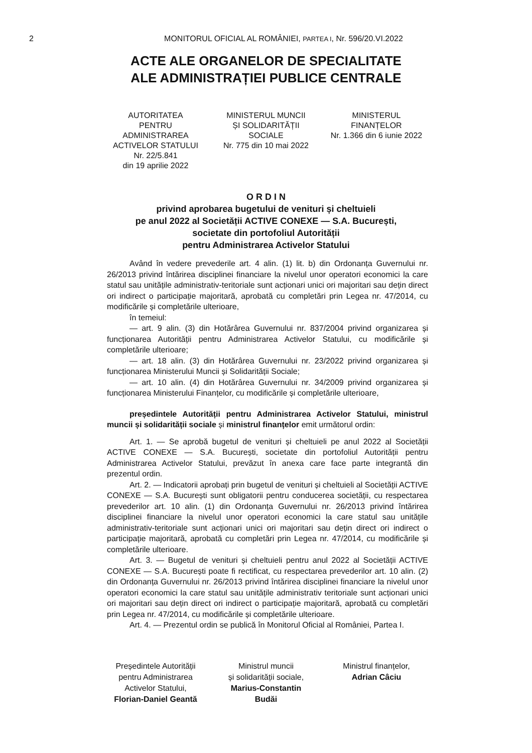2
MONITORUL OFICIAL AL ROMÂNIEI, PARTEA I, Nr. 596/20.VI.2022
ACTE ALE ORGANELOR DE SPECIALITATE
ALE ADMINISTRAȚIEI PUBLICE CENTRALE
AUTORITATEA
PENTRU
ADMINISTRAREA
ACTIVELOR STATULUI
Nr. 22/5.841
din 19 aprilie 2022
MINISTERUL MUNCII
ȘI SOLIDARITĂȚII
SOCIALE
Nr. 775 din 10 mai 2022
MINISTERUL
FINANȚELOR
Nr. 1.366 din 6 iunie 2022
O R D I N
privind aprobarea bugetului de venituri și cheltuieli
pe anul 2022 al Societății ACTIVE CONEXE — S.A. București,
societate din portofoliul Autorității
pentru Administrarea Activelor Statului
Având în vedere prevederile art. 4 alin. (1) lit. b) din Ordonanța Guvernului nr. 26/2013 privind întărirea disciplinei financiare la nivelul unor operatori economici la care statul sau unitățile administrativ-teritoriale sunt acționari unici ori majoritari sau dețin direct ori indirect o participație majoritară, aprobată cu completări prin Legea nr. 47/2014, cu modificările și completările ulterioare,
în temeiul:
— art. 9 alin. (3) din Hotărârea Guvernului nr. 837/2004 privind organizarea și funcționarea Autorității pentru Administrarea Activelor Statului, cu modificările și completările ulterioare;
— art. 18 alin. (3) din Hotărârea Guvernului nr. 23/2022 privind organizarea și funcționarea Ministerului Muncii și Solidarității Sociale;
— art. 10 alin. (4) din Hotărârea Guvernului nr. 34/2009 privind organizarea și funcționarea Ministerului Finanțelor, cu modificările și completările ulterioare,
președintele Autorității pentru Administrarea Activelor Statului, ministrul muncii și solidarității sociale și ministrul finanțelor emit următorul ordin:
Art. 1. — Se aprobă bugetul de venituri și cheltuieli pe anul 2022 al Societății ACTIVE CONEXE — S.A. București, societate din portofoliul Autorității pentru Administrarea Activelor Statului, prevăzut în anexa care face parte integrantă din prezentul ordin.
Art. 2. — Indicatorii aprobați prin bugetul de venituri și cheltuieli al Societății ACTIVE CONEXE — S.A. București sunt obligatorii pentru conducerea societății, cu respectarea prevederilor art. 10 alin. (1) din Ordonanța Guvernului nr. 26/2013 privind întărirea disciplinei financiare la nivelul unor operatori economici la care statul sau unitățile administrativ-teritoriale sunt acționari unici ori majoritari sau dețin direct ori indirect o participație majoritară, aprobată cu completări prin Legea nr. 47/2014, cu modificările și completările ulterioare.
Art. 3. — Bugetul de venituri și cheltuieli pentru anul 2022 al Societății ACTIVE CONEXE — S.A. București poate fi rectificat, cu respectarea prevederilor art. 10 alin. (2) din Ordonanța Guvernului nr. 26/2013 privind întărirea disciplinei financiare la nivelul unor operatori economici la care statul sau unitățile administrativ teritoriale sunt acționari unici ori majoritari sau dețin direct ori indirect o participație majoritară, aprobată cu completări prin Legea nr. 47/2014, cu modificările și completările ulterioare.
Art. 4. — Prezentul ordin se publică în Monitorul Oficial al României, Partea I.
Președintele Autorității
pentru Administrarea
Activelor Statului,
Florian-Daniel Geantă
Ministrul muncii
și solidarității sociale,
Marius-Constantin
Budăi
Ministrul finanțelor,
Adrian Câciu